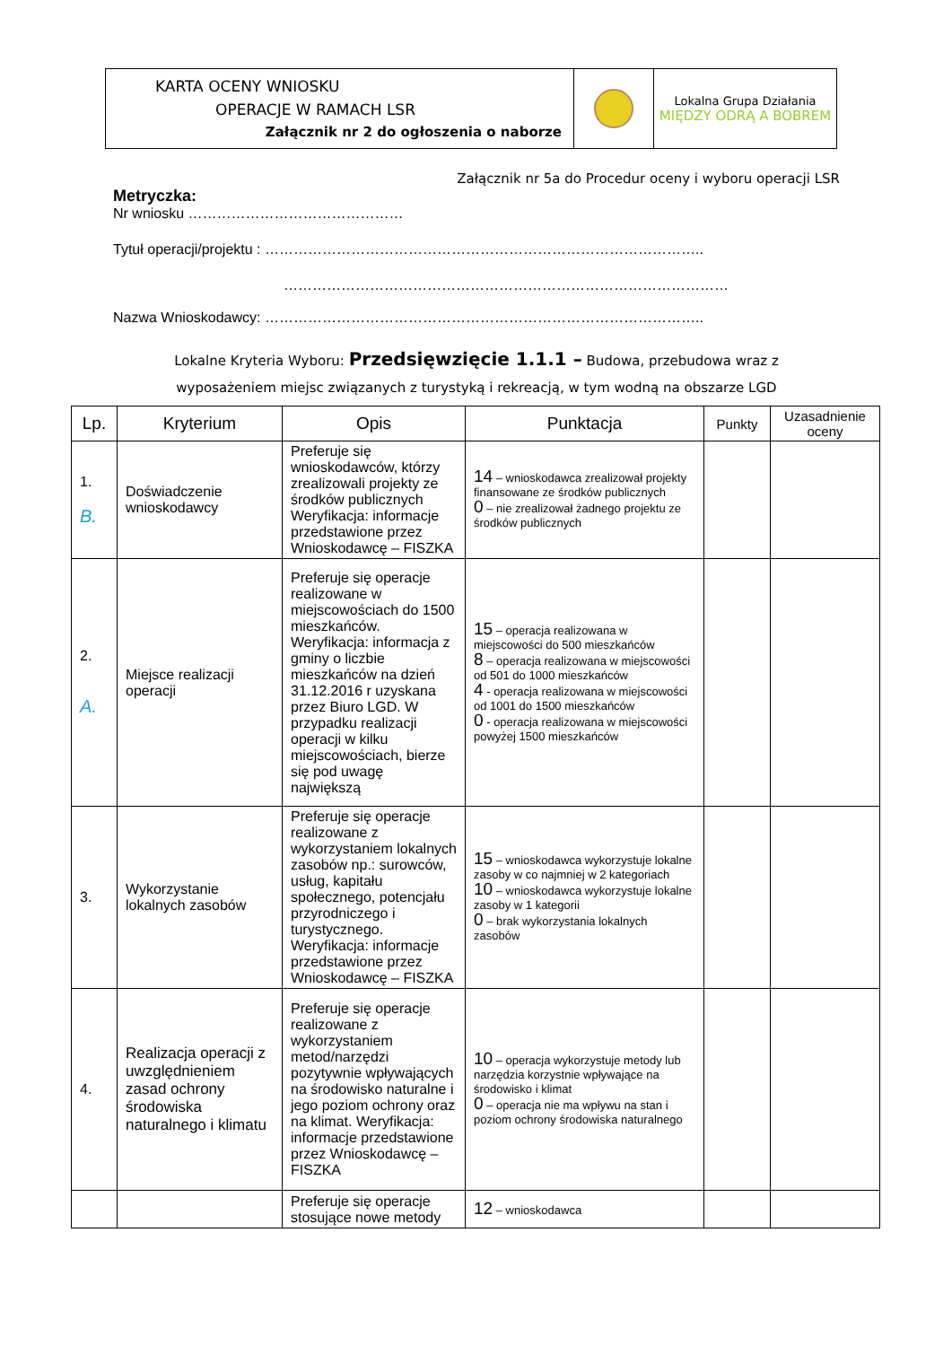| KARTA OCENY WNIOSKU OPERACJE W RAMACH LSR Załącznik nr 2 do ogłoszenia o naborze | | Lokalna Grupa Działania MIĘDZY ODRĄ A BOBREM |
Załącznik nr 5a do Procedur oceny i wyboru operacji LSR
Metryczka:
Nr wniosku ………………………………………
Tytuł operacji/projektu : ………………………………………………………………………………..
…………………………………………………………………………………
Nazwa Wnioskodawcy: ………………………………………………………………………………..
Lokalne Kryteria Wyboru: Przedsięwzięcie 1.1.1 – Budowa, przebudowa wraz z
wyposażeniem miejsc związanych z turystyką i rekreacją, w tym wodną na obszarze LGD
| Lp. | Kryterium | Opis | Punktacja | Punkty | Uzasadnienie oceny |
| --- | --- | --- | --- | --- | --- |
| 1. B. | Doświadczenie wnioskodawcy | Preferuje się wnioskodawców, którzy zrealizowali projekty ze środków publicznych Weryfikacja: informacje przedstawione przez Wnioskodawcę – FISZKA | 14 – wnioskodawca zrealizował projekty finansowane ze środków publicznych 0 – nie zrealizował żadnego projektu ze środków publicznych | | |
| 2. A. | Miejsce realizacji operacji | Preferuje się operacje realizowane w miejscowościach do 1500 mieszkańców. Weryfikacja: informacja z gminy o liczbie mieszkańców na dzień 31.12.2016 r uzyskana przez Biuro LGD. W przypadku realizacji operacji w kilku miejscowościach, bierze się pod uwagę największą | 15 – operacja realizowana w miejscowości do 500 mieszkańców 8 – operacja realizowana w miejscowości od 501 do 1000 mieszkańców 4 - operacja realizowana w miejscowości od 1001 do 1500 mieszkańców 0 - operacja realizowana w miejscowości powyżej 1500 mieszkańców | | |
| 3. | Wykorzystanie lokalnych zasobów | Preferuje się operacje realizowane z wykorzystaniem lokalnych zasobów np.: surowców, usług, kapitału społecznego, potencjału przyrodniczego i turystycznego. Weryfikacja: informacje przedstawione przez Wnioskodawcę – FISZKA | 15 – wnioskodawca wykorzystuje lokalne zasoby w co najmniej w 2 kategoriach 10 – wnioskodawca wykorzystuje lokalne zasoby w 1 kategorii 0 – brak wykorzystania lokalnych zasobów | | |
| 4. | Realizacja operacji z uwzględnieniem zasad ochrony środowiska naturalnego i klimatu | Preferuje się operacje realizowane z wykorzystaniem metod/narzędzi pozytywnie wpływających na środowisko naturalne i jego poziom ochrony oraz na klimat. Weryfikacja: informacje przedstawione przez Wnioskodawcę – FISZKA | 10 – operacja wykorzystuje metody lub narzędzia korzystnie wpływające na środowisko i klimat 0 – operacja nie ma wpływu na stan i poziom ochrony środowiska naturalnego | | |
| | | Preferuje się operacje stosujące nowe metody | 12 – wnioskodawca | | |